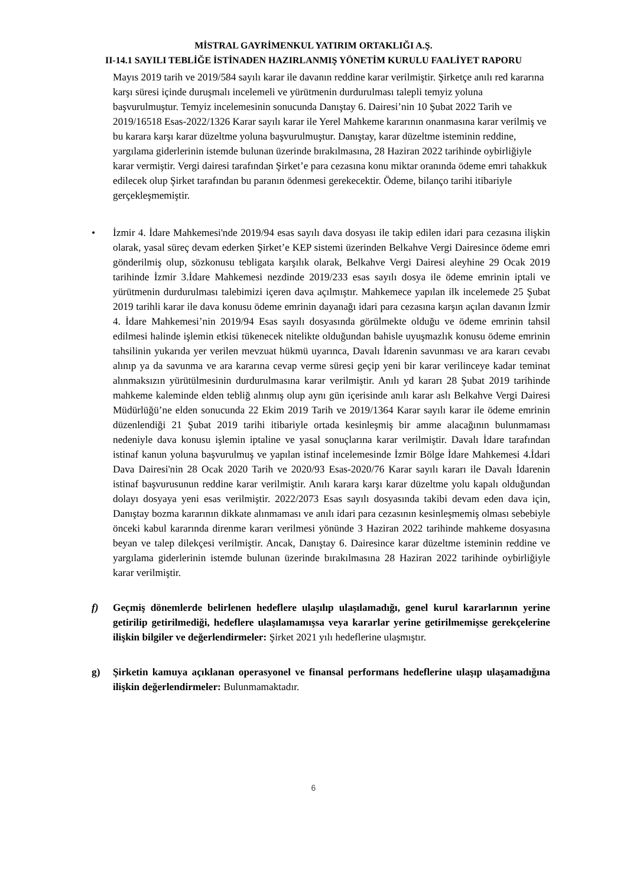MİSTRAL GAYRİMENKUL YATIRIM ORTAKLIĞI A.Ş.
II-14.1 SAYILI TEBLİĞE İSTİNADEN HAZIRLANMIŞ YÖNETİM KURULU FAALİYET RAPORU
Mayıs 2019 tarih ve 2019/584 sayılı karar ile davanın reddine karar verilmiştir. Şirketçe anılı red kararına karşı süresi içinde duruşmalı incelemeli ve yürütmenin durdurulması talepli temyiz yoluna başvurulmuştur. Temyiz incelemesinin sonucunda Danıştay 6. Dairesi’nin 10 Şubat 2022 Tarih ve 2019/16518 Esas-2022/1326 Karar sayılı karar ile Yerel Mahkeme kararının onanmasına karar verilmiş ve bu karara karşı karar düzeltme yoluna başvurulmuştur. Danıştay, karar düzeltme isteminin reddine, yargılama giderlerinin istemde bulunan üzerinde bırakılmasına, 28 Haziran 2022 tarihinde oybirliğiyle karar vermiştir. Vergi dairesi tarafından Şirket’e para cezasına konu miktar oranında ödeme emri tahakkuk edilecek olup Şirket tarafından bu paranın ödenmesi gerekecektir. Ödeme, bilanço tarihi itibariyle gerçekleşmemiştir.
• İzmir 4. İdare Mahkemesi'nde 2019/94 esas sayılı dava dosyası ile takip edilen idari para cezasına ilişkin olarak, yasal süreç devam ederken Şirket’e KEP sistemi üzerinden Belkahve Vergi Dairesince ödeme emri gönderilmiş olup, sözkonusu tebligata karşılık olarak, Belkahve Vergi Dairesi aleyhine 29 Ocak 2019 tarihinde İzmir 3.İdare Mahkemesi nezdinde 2019/233 esas sayılı dosya ile ödeme emrinin iptali ve yürütmenin durdurulması talebimizi içeren dava açılmıştır. Mahkemece yapılan ilk incelemede 25 Şubat 2019 tarihli karar ile dava konusu ödeme emrinin dayanağı idari para cezasına karşın açılan davanın İzmir 4. İdare Mahkemesi’nin 2019/94 Esas sayılı dosyasında görülmekte olduğu ve ödeme emrinin tahsil edilmesi halinde işlemin etkisi tükenecek nitelikte olduğundan bahisle uyuşmazlık konusu ödeme emrinin tahsilinin yukarıda yer verilen mevzuat hükmü uyarınca, Davalı İdarenin savunması ve ara kararı cevabı alınıp ya da savunma ve ara kararına cevap verme süresi geçip yeni bir karar verilinceye kadar teminat alınmaksızın yürütülmesinin durdurulmasına karar verilmiştir. Anılı yd kararı 28 Şubat 2019 tarihinde mahkeme kaleminde elden tebliğ alınmış olup aynı gün içerisinde anılı karar aslı Belkahve Vergi Dairesi Müdürlüğü’ne elden sonucunda 22 Ekim 2019 Tarih ve 2019/1364 Karar sayılı karar ile ödeme emrinin düzenlendiği 21 Şubat 2019 tarihi itibariyle ortada kesinleşmiş bir amme alacağının bulunmaması nedeniyle dava konusu işlemin iptaline ve yasal sonuçlarına karar verilmiştir. Davalı İdare tarafından istinaf kanun yoluna başvurulmuş ve yapılan istinaf incelemesinde İzmir Bölge İdare Mahkemesi 4.İdari Dava Dairesi'nin 28 Ocak 2020 Tarih ve 2020/93 Esas-2020/76 Karar sayılı kararı ile Davalı İdarenin istinaf başvurusunun reddine karar verilmiştir. Anılı karara karşı karar düzeltme yolu kapalı olduğundan dolayı dosyaya yeni esas verilmiştir. 2022/2073 Esas sayılı dosyasında takibi devam eden dava için, Danıştay bozma kararının dikkate alınmaması ve anılı idari para cezasının kesinleşmemiş olması sebebiyle önceki kabul kararında direnme kararı verilmesi yönünde 3 Haziran 2022 tarihinde mahkeme dosyasına beyan ve talep dilekçesi verilmiştir. Ancak, Danıştay 6. Dairesince karar düzeltme isteminin reddine ve yargılama giderlerinin istemde bulunan üzerinde bırakılmasına 28 Haziran 2022 tarihinde oybirliğiyle karar verilmiştir.
f) Geçmiş dönemlerde belirlenen hedeflere ulaşılıp ulaşılamadığı, genel kurul kararlarının yerine getirilip getirilmediği, hedeflere ulaşılamamışsa veya kararlar yerine getirilmemişse gerekçelerine ilişkin bilgiler ve değerlendirmeler: Şirket 2021 yılı hedeflerine ulaşmıştır.
g) Şirketin kamuya açıklanan operasyonel ve finansal performans hedeflerine ulaşıp ulaşamadığına ilişkin değerlendirmeler: Bulunmamaktadır.
6